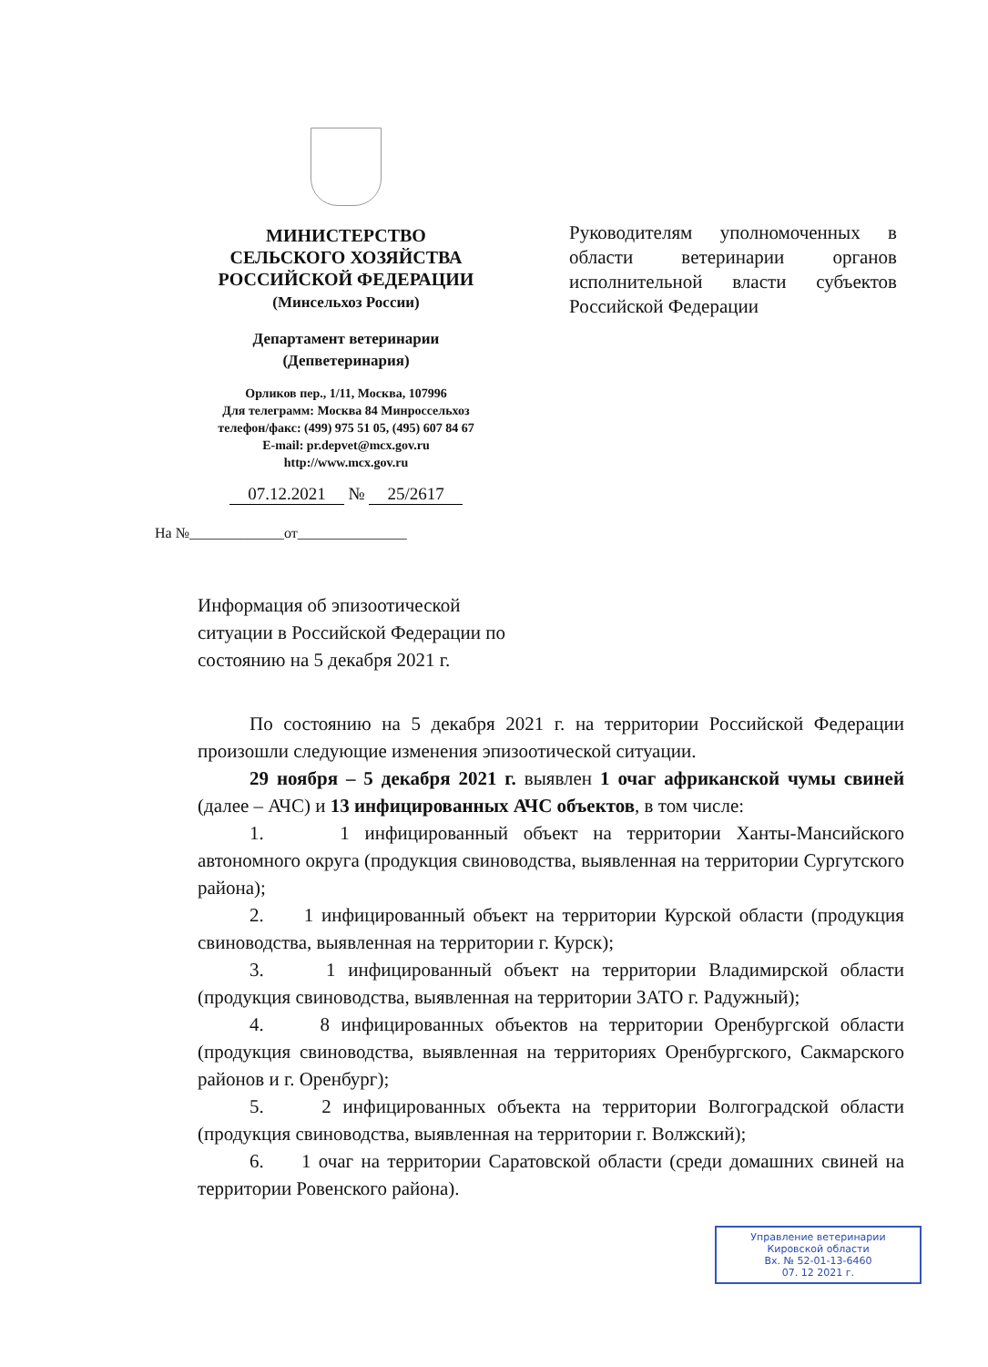МИНИСТЕРСТВО
СЕЛЬСКОГО ХОЗЯЙСТВА
РОССИЙСКОЙ ФЕДЕРАЦИИ
(Минсельхоз России)
Департамент ветеринарии
(Депветеринария)
Орликов пер., 1/11, Москва, 107996
Для телеграмм: Москва 84 Минроссельхоз
телефон/факс: (499) 975 51 05, (495) 607 84 67
E-mail: pr.depvet@mcx.gov.ru
http://www.mcx.gov.ru
07.12.2021 № 25/2617
На №_____________от_______________
Руководителям уполномоченных в области ветеринарии органов исполнительной власти субъектов Российской Федерации
Информация об эпизоотической ситуации в Российской Федерации по состоянию на 5 декабря 2021 г.
По состоянию на 5 декабря 2021 г. на территории Российской Федерации произошли следующие изменения эпизоотической ситуации.
29 ноября – 5 декабря 2021 г. выявлен 1 очаг африканской чумы свиней (далее – АЧС) и 13 инфицированных АЧС объектов, в том числе:
1. 1 инфицированный объект на территории Ханты-Мансийского автономного округа (продукция свиноводства, выявленная на территории Сургутского района);
2. 1 инфицированный объект на территории Курской области (продукция свиноводства, выявленная на территории г. Курск);
3. 1 инфицированный объект на территории Владимирской области (продукция свиноводства, выявленная на территории ЗАТО г. Радужный);
4. 8 инфицированных объектов на территории Оренбургской области (продукция свиноводства, выявленная на территориях Оренбургского, Сакмарского районов и г. Оренбург);
5. 2 инфицированных объекта на территории Волгоградской области (продукция свиноводства, выявленная на территории г. Волжский);
6. 1 очаг на территории Саратовской области (среди домашних свиней на территории Ровенского района).
Управление ветеринарии
Кировской области
Вх. № 52-01-13-6460
07. 12 2021 г.